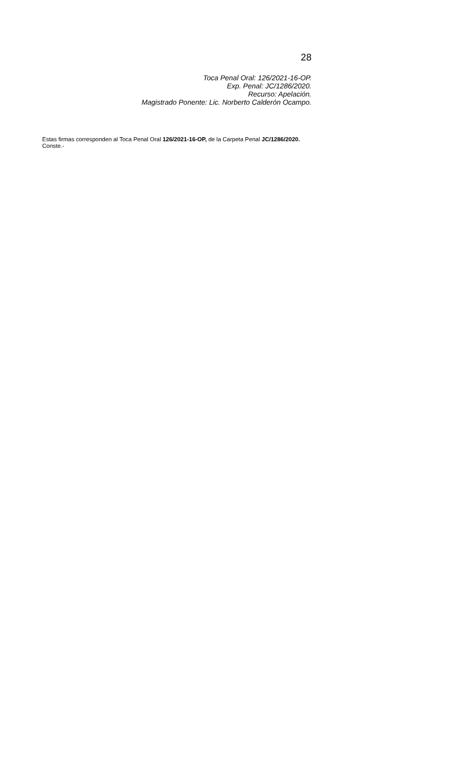28
Toca Penal Oral: 126/2021-16-OP.
Exp. Penal: JC/1286/2020.
Recurso: Apelación.
Magistrado Ponente: Lic. Norberto Calderón Ocampo.
Estas firmas corresponden al Toca Penal Oral 126/2021-16-OP, de la Carpeta Penal JC/1286/2020.
Conste.-